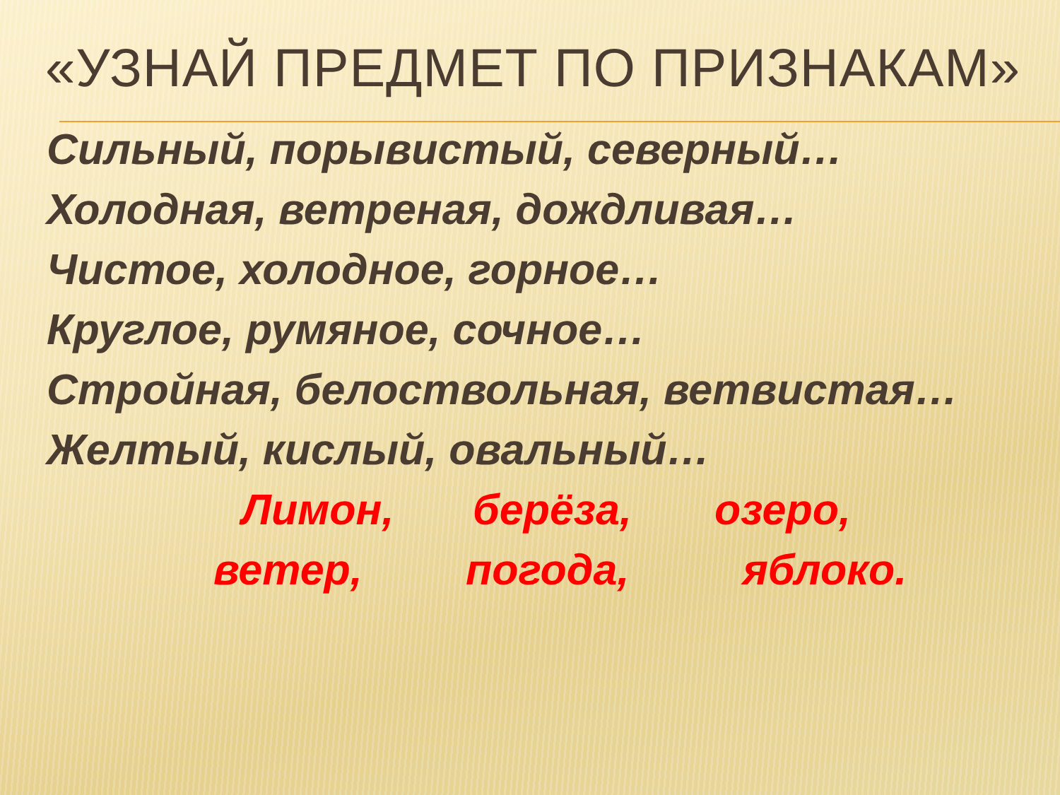«УЗНАЙ ПРЕДМЕТ ПО ПРИЗНАКАМ»
Сильный, порывистый, северный…
Холодная, ветреная, дождливая…
Чистое, холодное, горное…
Круглое, румяное, сочное…
Стройная, белоствольная, ветвистая…
Желтый, кислый, овальный…
Лимон, берёза, озеро,
ветер, погода, яблоко.